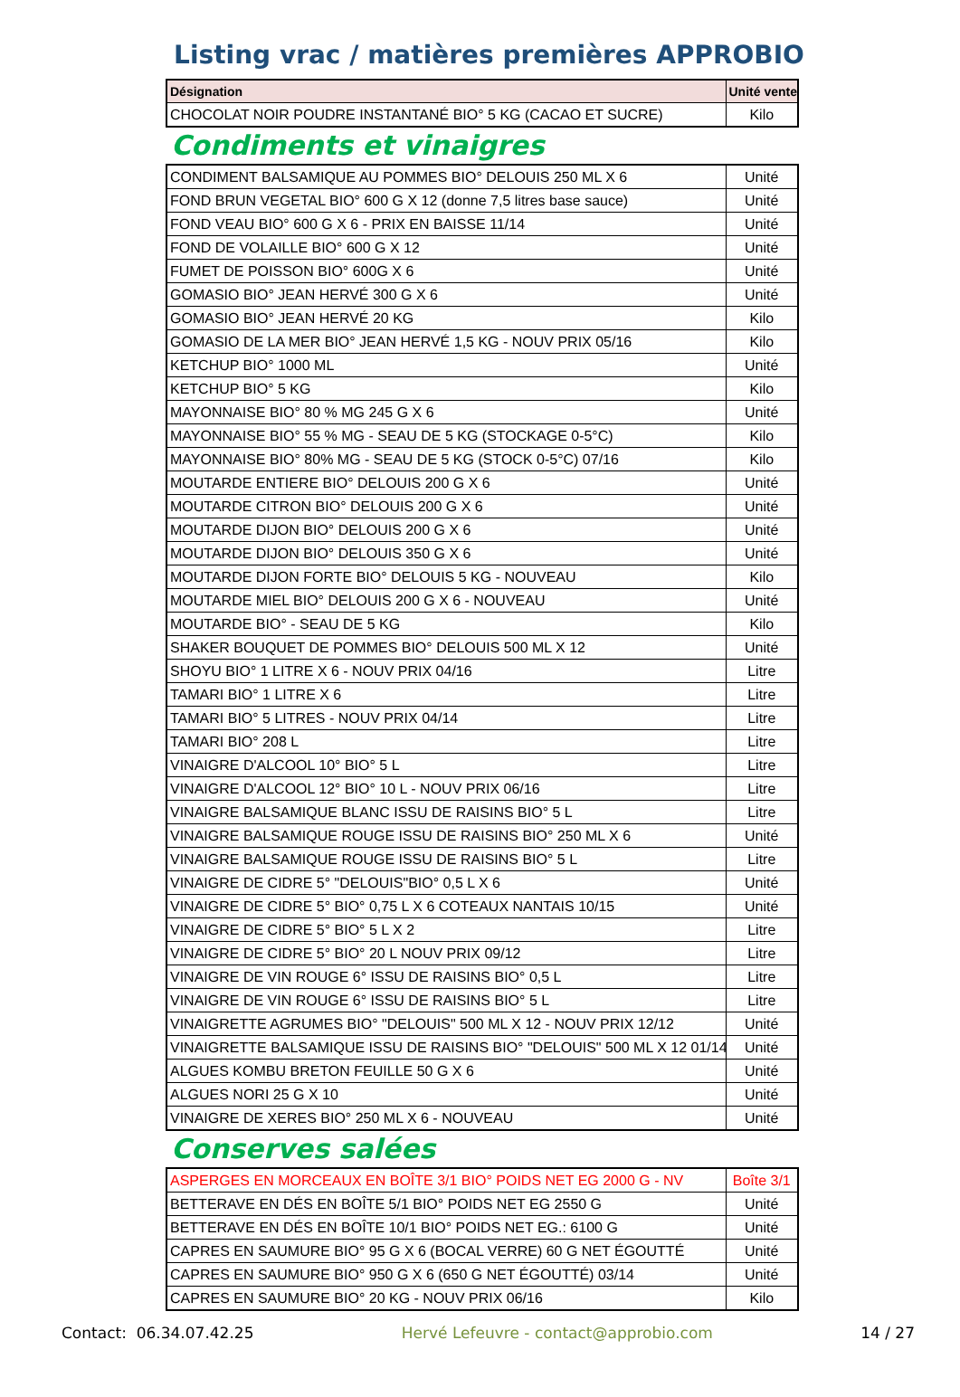Listing vrac / matières premières APPROBIO
| Désignation | Unité vente |
| --- | --- |
| CHOCOLAT NOIR POUDRE INSTANTANÉ BIO° 5 KG (CACAO ET SUCRE) | Kilo |
Condiments et vinaigres
| CONDIMENT BALSAMIQUE AU POMMES BIO° DELOUIS 250 ML X 6 | Unité |
| FOND BRUN VEGETAL BIO° 600 G X 12 (donne 7,5 litres base sauce) | Unité |
| FOND VEAU BIO° 600 G X 6 - PRIX EN BAISSE 11/14 | Unité |
| FOND DE VOLAILLE BIO° 600 G X 12 | Unité |
| FUMET DE POISSON BIO° 600G X 6 | Unité |
| GOMASIO BIO° JEAN HERVÉ 300 G X 6 | Unité |
| GOMASIO BIO° JEAN HERVÉ 20 KG | Kilo |
| GOMASIO DE LA MER BIO° JEAN HERVÉ 1,5 KG - NOUV PRIX 05/16 | Kilo |
| KETCHUP BIO° 1000 ML | Unité |
| KETCHUP BIO° 5 KG | Kilo |
| MAYONNAISE BIO° 80 % MG 245 G X 6 | Unité |
| MAYONNAISE BIO° 55 % MG - SEAU DE 5 KG (STOCKAGE 0-5°C) | Kilo |
| MAYONNAISE BIO° 80% MG - SEAU DE 5 KG (STOCK 0-5°C) 07/16 | Kilo |
| MOUTARDE ENTIERE BIO° DELOUIS 200 G X 6 | Unité |
| MOUTARDE CITRON BIO° DELOUIS 200 G X 6 | Unité |
| MOUTARDE DIJON BIO° DELOUIS 200 G X 6 | Unité |
| MOUTARDE DIJON BIO° DELOUIS 350 G X 6 | Unité |
| MOUTARDE DIJON FORTE BIO° DELOUIS 5 KG - NOUVEAU | Kilo |
| MOUTARDE MIEL BIO° DELOUIS 200 G X 6 - NOUVEAU | Unité |
| MOUTARDE BIO° - SEAU DE 5 KG | Kilo |
| SHAKER BOUQUET DE POMMES BIO° DELOUIS 500 ML X 12 | Unité |
| SHOYU BIO° 1 LITRE X 6 - NOUV PRIX 04/16 | Litre |
| TAMARI BIO° 1 LITRE X 6 | Litre |
| TAMARI BIO° 5 LITRES - NOUV PRIX 04/14 | Litre |
| TAMARI BIO° 208 L | Litre |
| VINAIGRE D'ALCOOL 10° BIO° 5 L | Litre |
| VINAIGRE D'ALCOOL 12° BIO° 10 L - NOUV PRIX 06/16 | Litre |
| VINAIGRE BALSAMIQUE BLANC ISSU DE RAISINS BIO° 5 L | Litre |
| VINAIGRE BALSAMIQUE ROUGE ISSU DE RAISINS BIO° 250 ML X 6 | Unité |
| VINAIGRE BALSAMIQUE ROUGE ISSU DE RAISINS BIO° 5 L | Litre |
| VINAIGRE DE CIDRE 5° "DELOUIS"BIO° 0,5 L X 6 | Unité |
| VINAIGRE DE CIDRE 5° BIO° 0,75 L X 6 COTEAUX NANTAIS 10/15 | Unité |
| VINAIGRE DE CIDRE 5° BIO° 5 L X 2 | Litre |
| VINAIGRE DE CIDRE 5° BIO° 20 L NOUV PRIX 09/12 | Litre |
| VINAIGRE DE VIN ROUGE 6° ISSU DE RAISINS BIO° 0,5 L | Litre |
| VINAIGRE DE VIN ROUGE 6° ISSU DE RAISINS BIO° 5 L | Litre |
| VINAIGRETTE AGRUMES BIO° "DELOUIS" 500 ML X 12 - NOUV PRIX 12/12 | Unité |
| VINAIGRETTE BALSAMIQUE ISSU DE RAISINS BIO° "DELOUIS" 500 ML X 12 01/14 | Unité |
| ALGUES KOMBU BRETON FEUILLE 50 G X 6 | Unité |
| ALGUES NORI 25 G X 10 | Unité |
| VINAIGRE DE XERES BIO° 250 ML X 6 - NOUVEAU | Unité |
Conserves salées
| ASPERGES EN MORCEAUX EN BOÎTE 3/1 BIO° POIDS NET EG 2000 G - NV | Boîte 3/1 |
| BETTERAVE EN DÉS EN BOÎTE 5/1 BIO° POIDS NET EG 2550 G | Unité |
| BETTERAVE EN DÉS EN BOÎTE 10/1 BIO° POIDS NET EG.: 6100 G | Unité |
| CAPRES EN SAUMURE BIO° 95 G X 6 (BOCAL VERRE) 60 G NET ÉGOUTTÉ | Unité |
| CAPRES EN SAUMURE BIO° 950 G X 6 (650 G NET ÉGOUTTÉ) 03/14 | Unité |
| CAPRES EN SAUMURE BIO° 20 KG - NOUV PRIX 06/16 | Kilo |
Contact: 06.34.07.42.25 Hervé Lefeuvre - contact@approbio.com 14 / 27